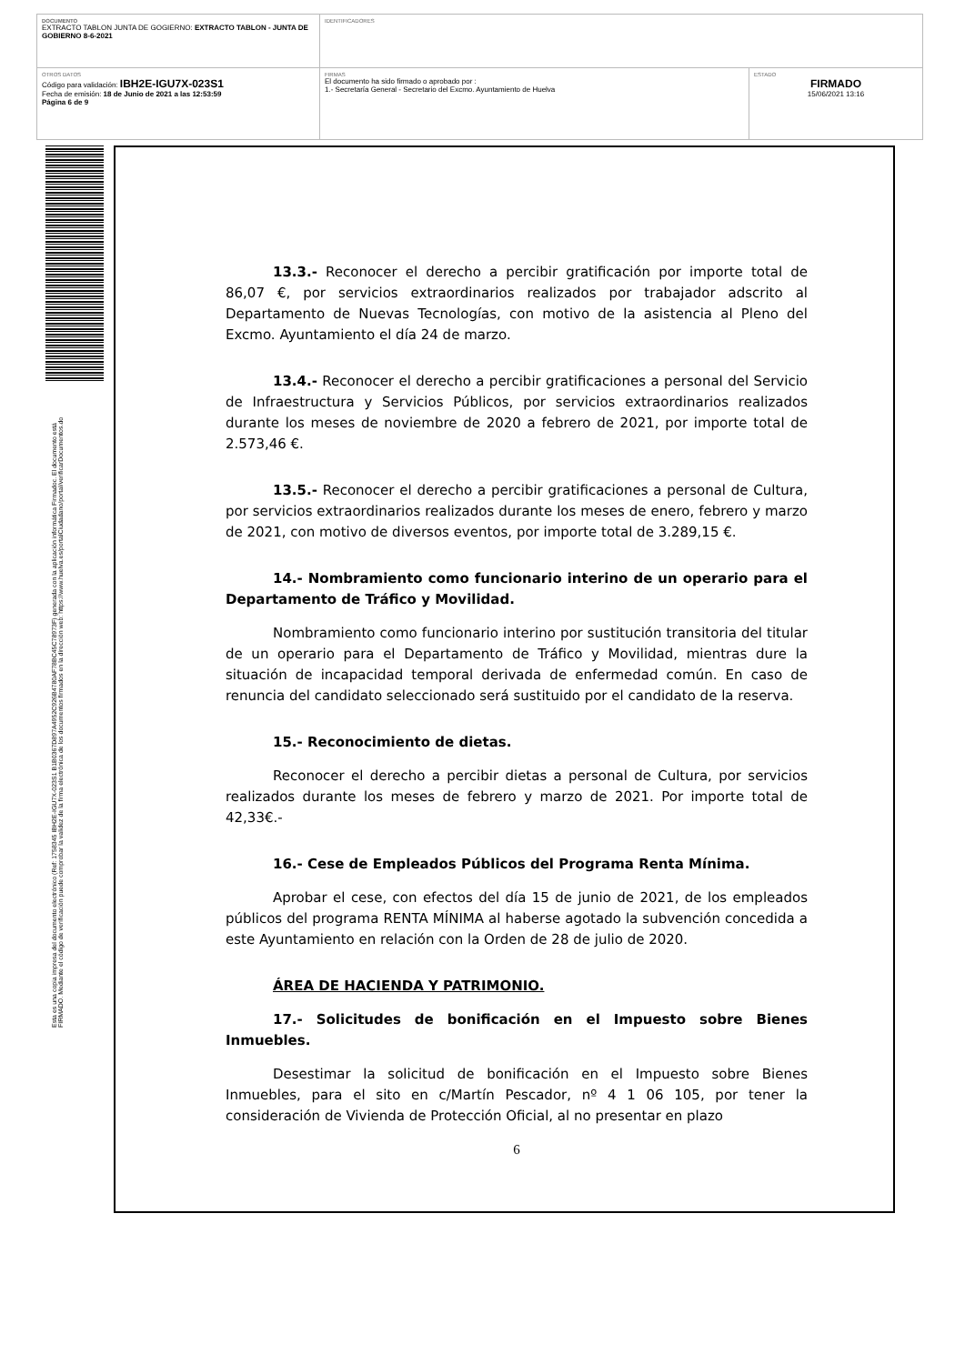| DOCUMENTO EXTRACTO TABLON JUNTA DE GOGIERNO: EXTRACTO TABLON - JUNTA DE GOBIERNO 8-6-2021 | IDENTIFICADORES | |
| OTROS DATOS Código para validación: IBH2E-IGU7X-023S1 Fecha de emisión: 18 de Junio de 2021 a las 12:53:59 Página 6 de 9 | FIRMAS El documento ha sido firmado o aprobado por : 1.- Secretaría General - Secretario del Excmo. Ayuntamiento de Huelva | ESTADO FIRMADO 15/06/2021 13:16 |
Esta es una copia impresa del documento electrónico (Ref: 1758345 IBH2E-IGU7X-023S1 B1B0367D897A4952C926B4780AF78BC45C78973F) generada con la aplicación informática Firmadoc. El documento está FIRMADO. Mediante el código de verificación puede comprobar la validez de la firma electrónica de los documentos firmados en la dirección web: https://www.huelva.es/portalCiudadano/portal/verificarDocumentos.do
13.3.- Reconocer el derecho a percibir gratificación por importe total de 86,07 €, por servicios extraordinarios realizados por trabajador adscrito al Departamento de Nuevas Tecnologías, con motivo de la asistencia al Pleno del Excmo. Ayuntamiento el día 24 de marzo.
13.4.- Reconocer el derecho a percibir gratificaciones a personal del Servicio de Infraestructura y Servicios Públicos, por servicios extraordinarios realizados durante los meses de noviembre de 2020 a febrero de 2021, por importe total de 2.573,46 €.
13.5.- Reconocer el derecho a percibir gratificaciones a personal de Cultura, por servicios extraordinarios realizados durante los meses de enero, febrero y marzo de 2021, con motivo de diversos eventos, por importe total de 3.289,15 €.
14.- Nombramiento como funcionario interino de un operario para el Departamento de Tráfico y Movilidad.
Nombramiento como funcionario interino por sustitución transitoria del titular de un operario para el Departamento de Tráfico y Movilidad, mientras dure la situación de incapacidad temporal derivada de enfermedad común. En caso de renuncia del candidato seleccionado será sustituido por el candidato de la reserva.
15.- Reconocimiento de dietas.
Reconocer el derecho a percibir dietas a personal de Cultura, por servicios realizados durante los meses de febrero y marzo de 2021. Por importe total de 42,33€.-
16.- Cese de Empleados Públicos del Programa Renta Mínima.
Aprobar el cese, con efectos del día 15 de junio de 2021, de los empleados públicos del programa RENTA MÍNIMA al haberse agotado la subvención concedida a este Ayuntamiento en relación con la Orden de 28 de julio de 2020.
ÁREA DE HACIENDA Y PATRIMONIO.
17.- Solicitudes de bonificación en el Impuesto sobre Bienes Inmuebles.
Desestimar la solicitud de bonificación en el Impuesto sobre Bienes Inmuebles, para el sito en c/Martín Pescador, nº 4 1 06 105, por tener la consideración de Vivienda de Protección Oficial, al no presentar en plazo
6